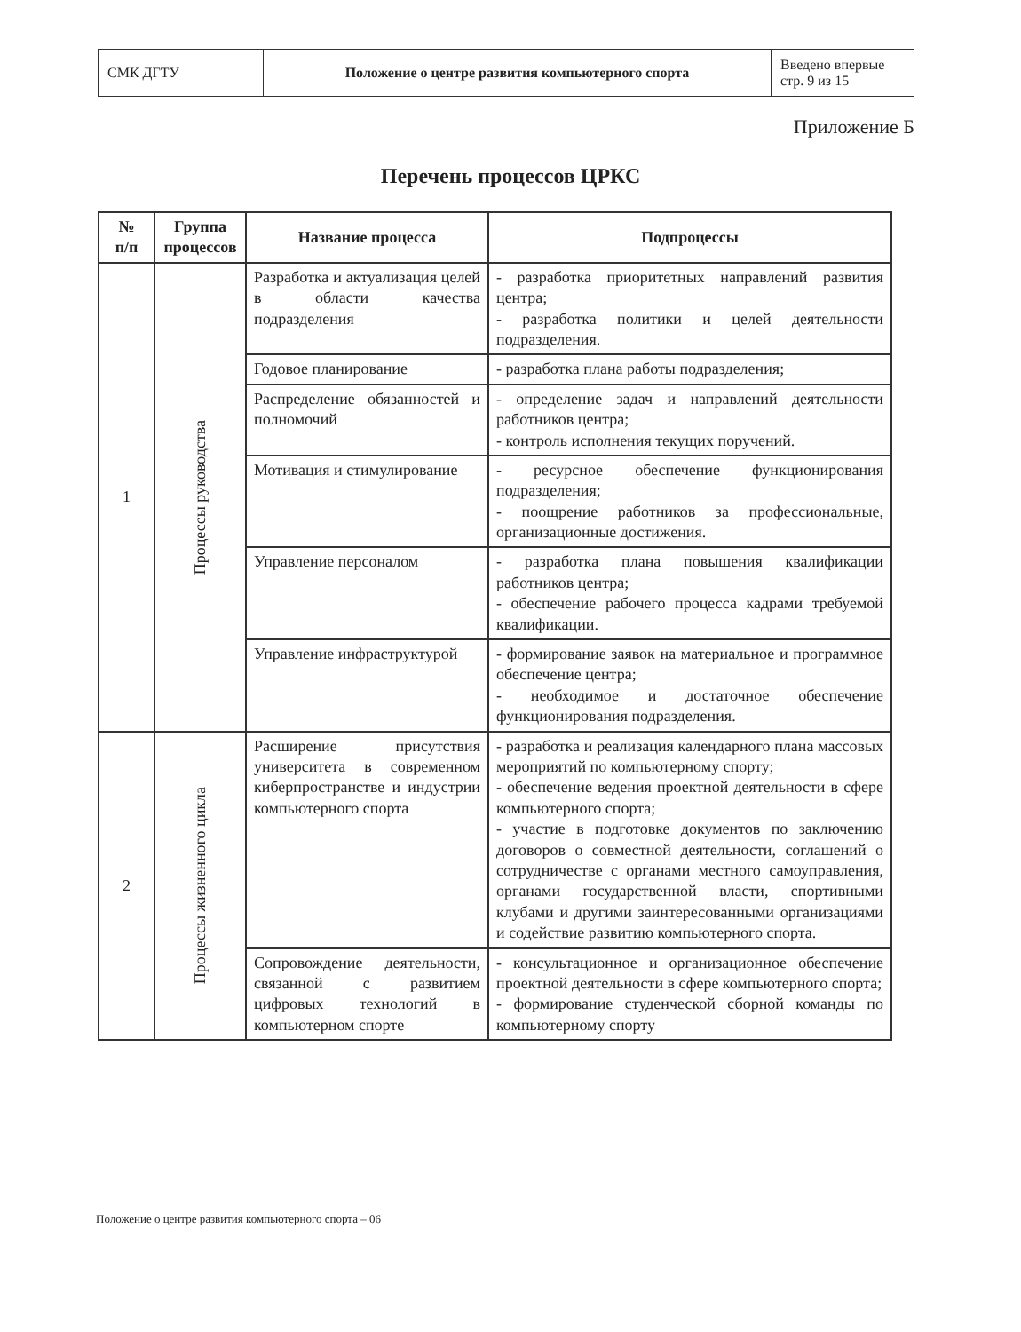| СМК ДГТУ | Положение о центре развития компьютерного спорта | Введено впервые стр. 9 из 15 |
Приложение Б
Перечень процессов ЦРКС
| № п/п | Группа процессов | Название процесса | Подпроцессы |
| --- | --- | --- | --- |
| 1 | Процессы руководства | Разработка и актуализация целей в области качества подразделения | - разработка приоритетных направлений развития центра; - разработка политики и целей деятельности подразделения. |
| | | Годовое планирование | - разработка плана работы подразделения; |
| | | Распределение обязанностей и полномочий | - определение задач и направлений деятельности работников центра; - контроль исполнения текущих поручений. |
| | | Мотивация и стимулирование | - ресурсное обеспечение функционирования подразделения; - поощрение работников за профессиональные, организационные достижения. |
| | | Управление персоналом | - разработка плана повышения квалификации работников центра; - обеспечение рабочего процесса кадрами требуемой квалификации. |
| | | Управление инфраструктурой | - формирование заявок на материальное и программное обеспечение центра; - необходимое и достаточное обеспечение функционирования подразделения. |
| 2 | Процессы жизненного цикла | Расширение присутствия университета в современном киберпространстве и индустрии компьютерного спорта | - разработка и реализация календарного плана массовых мероприятий по компьютерному спорту; - обеспечение ведения проектной деятельности в сфере компьютерного спорта; - участие в подготовке документов по заключению договоров о совместной деятельности, соглашений о сотрудничестве с органами местного самоуправления, органами государственной власти, спортивными клубами и другими заинтересованными организациями и содействие развитию компьютерного спорта. |
| | | Сопровождение деятельности, связанной с развитием цифровых технологий в компьютерном спорте | - консультационное и организационное обеспечение проектной деятельности в сфере компьютерного спорта; - формирование студенческой сборной команды по компьютерному спорту |
Положение о центре развития компьютерного спорта – 06